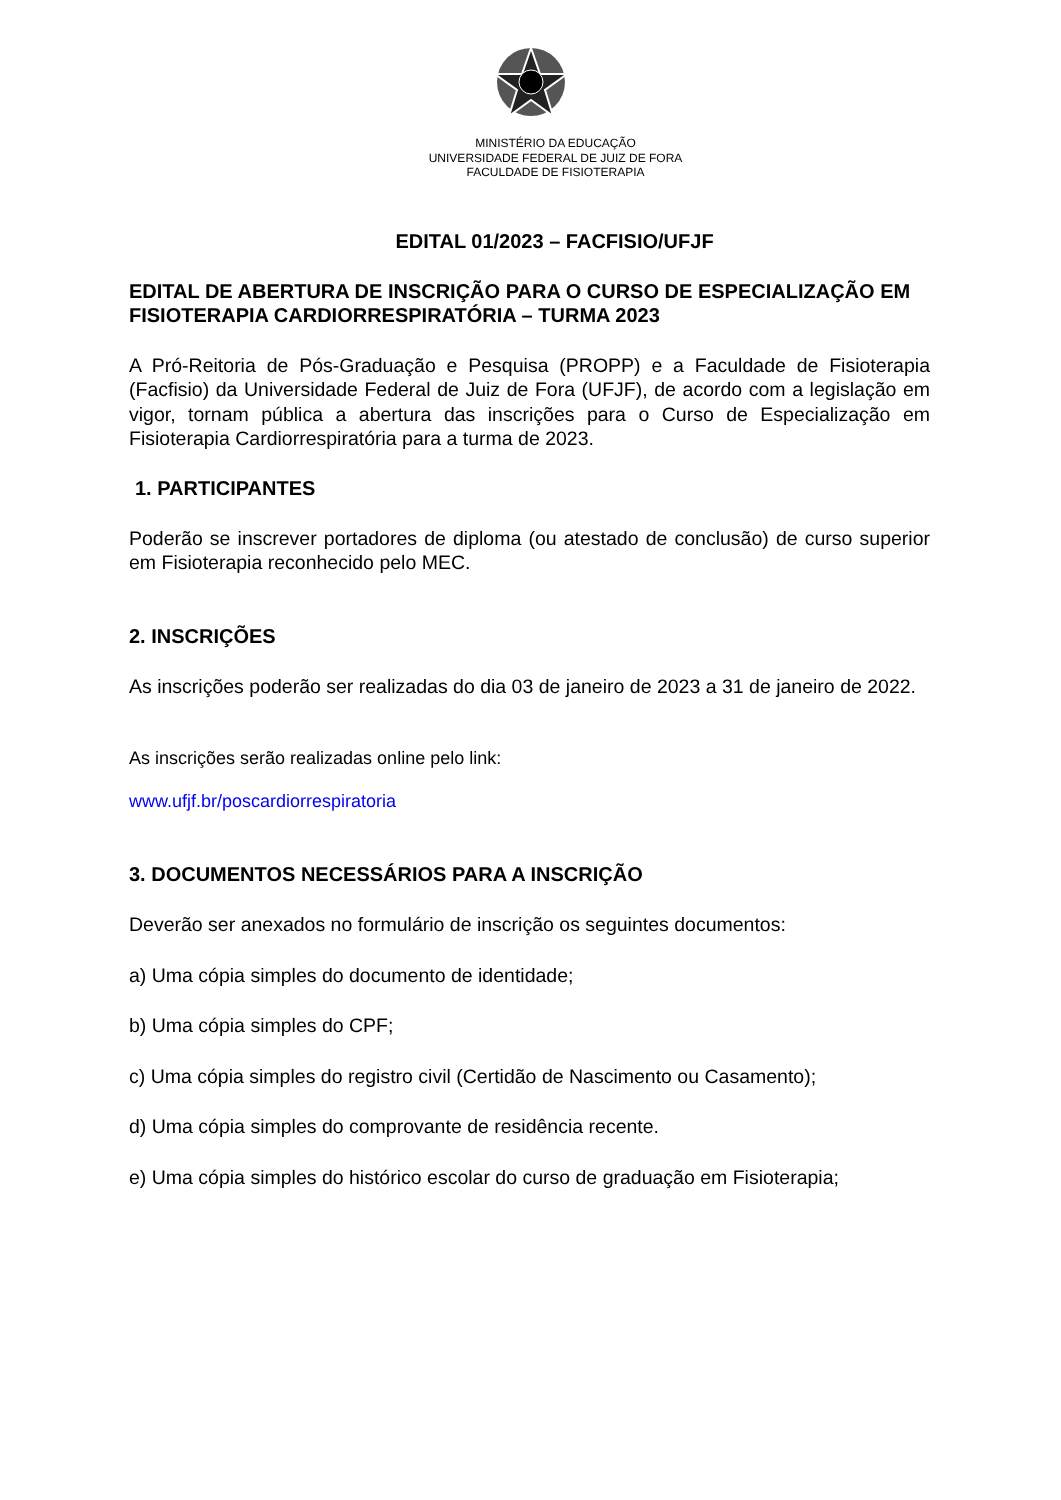MINISTÉRIO DA EDUCAÇÃO
UNIVERSIDADE FEDERAL DE JUIZ DE FORA
FACULDADE DE FISIOTERAPIA
EDITAL 01/2023 – FACFISIO/UFJF
EDITAL DE ABERTURA DE INSCRIÇÃO PARA O CURSO DE ESPECIALIZAÇÃO EM FISIOTERAPIA CARDIORRESPIRATÓRIA – TURMA 2023
A Pró-Reitoria de Pós-Graduação e Pesquisa (PROPP) e a Faculdade de Fisioterapia (Facfisio) da Universidade Federal de Juiz de Fora (UFJF), de acordo com a legislação em vigor, tornam pública a abertura das inscrições para o Curso de Especialização em Fisioterapia Cardiorrespiratória para a turma de 2023.
1. PARTICIPANTES
Poderão se inscrever portadores de diploma (ou atestado de conclusão) de curso superior em Fisioterapia reconhecido pelo MEC.
2. INSCRIÇÕES
As inscrições poderão ser realizadas do dia 03 de janeiro de 2023 a 31 de janeiro de 2022.
As inscrições serão realizadas online pelo link:
www.ufjf.br/poscardiorrespiratoria
3. DOCUMENTOS NECESSÁRIOS PARA A INSCRIÇÃO
Deverão ser anexados no formulário de inscrição os seguintes documentos:
a) Uma cópia simples do documento de identidade;
b) Uma cópia simples do CPF;
c) Uma cópia simples do registro civil (Certidão de Nascimento ou Casamento);
d) Uma cópia simples do comprovante de residência recente.
e) Uma cópia simples do histórico escolar do curso de graduação em Fisioterapia;